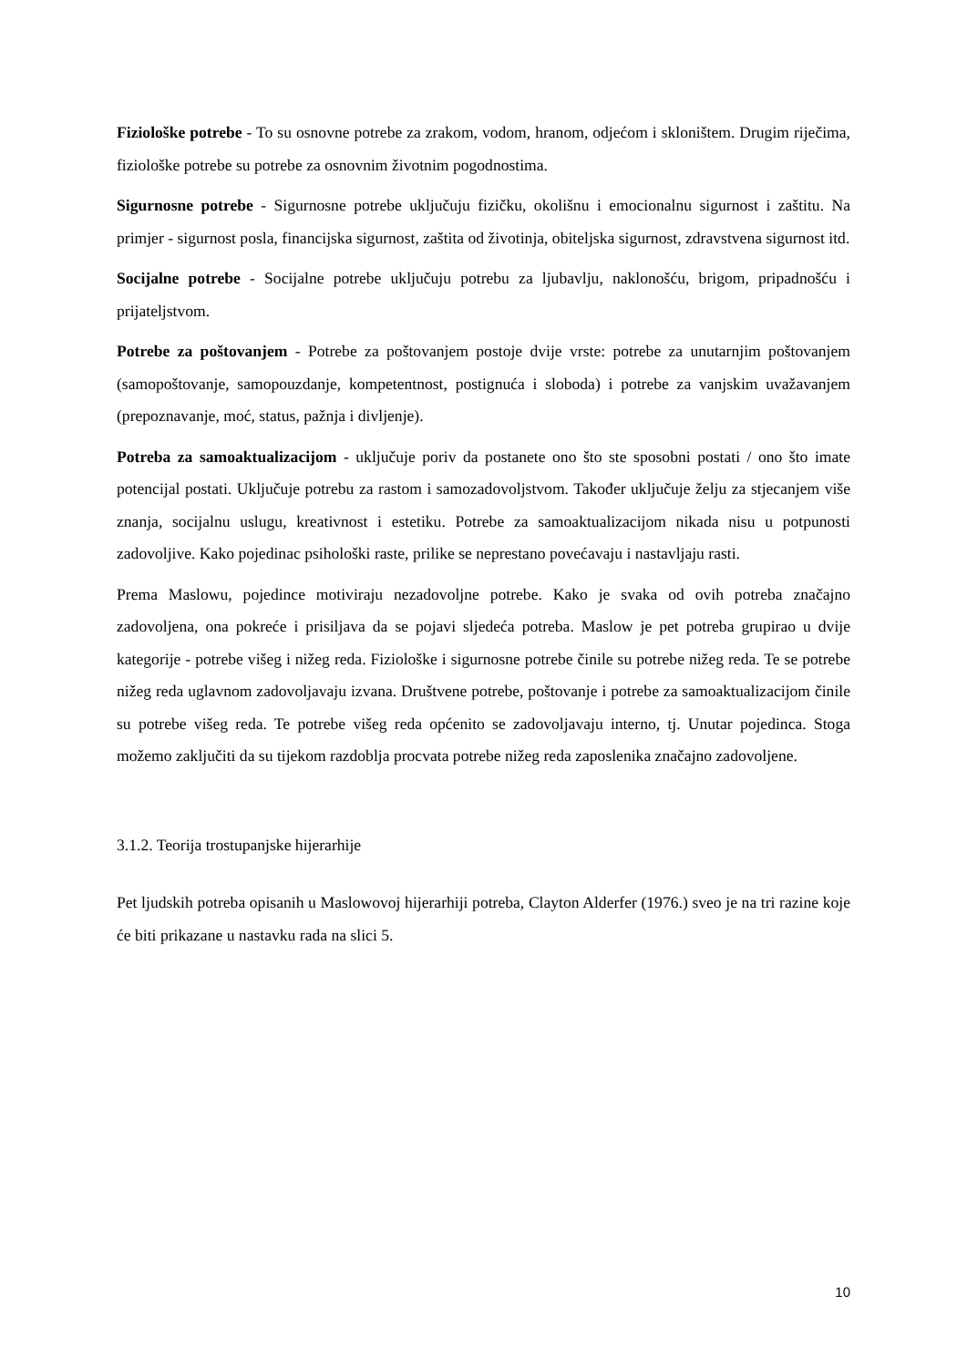Fiziološke potrebe - To su osnovne potrebe za zrakom, vodom, hranom, odjećom i skloništem. Drugim riječima, fiziološke potrebe su potrebe za osnovnim životnim pogodnostima.
Sigurnosne potrebe - Sigurnosne potrebe uključuju fizičku, okolišnu i emocionalnu sigurnost i zaštitu. Na primjer - sigurnost posla, financijska sigurnost, zaštita od životinja, obiteljska sigurnost, zdravstvena sigurnost itd.
Socijalne potrebe - Socijalne potrebe uključuju potrebu za ljubavlju, naklonošću, brigom, pripadnošću i prijateljstvom.
Potrebe za poštovanjem - Potrebe za poštovanjem postoje dvije vrste: potrebe za unutarnjim poštovanjem (samopoštovanje, samopouzdanje, kompetentnost, postignuća i sloboda) i potrebe za vanjskim uvažavanjem (prepoznavanje, moć, status, pažnja i divljenje).
Potreba za samoaktualizacijom - uključuje poriv da postanete ono što ste sposobni postati / ono što imate potencijal postati. Uključuje potrebu za rastom i samozadovoljstvom. Također uključuje želju za stjecanjem više znanja, socijalnu uslugu, kreativnost i estetiku. Potrebe za samoaktualizacijom nikada nisu u potpunosti zadovoljive. Kako pojedinac psihološki raste, prilike se neprestano povećavaju i nastavljaju rasti.
Prema Maslowu, pojedince motiviraju nezadovoljne potrebe. Kako je svaka od ovih potreba značajno zadovoljena, ona pokreće i prisiljava da se pojavi sljedeća potreba. Maslow je pet potreba grupirao u dvije kategorije - potrebe višeg i nižeg reda. Fiziološke i sigurnosne potrebe činile su potrebe nižeg reda. Te se potrebe nižeg reda uglavnom zadovoljavaju izvana. Društvene potrebe, poštovanje i potrebe za samoaktualizacijom činile su potrebe višeg reda. Te potrebe višeg reda općenito se zadovoljavaju interno, tj. Unutar pojedinca. Stoga možemo zaključiti da su tijekom razdoblja procvata potrebe nižeg reda zaposlenika značajno zadovoljene.
3.1.2. Teorija trostupanjske hijerarhije
Pet ljudskih potreba opisanih u Maslowovoj hijerarhiji potreba, Clayton Alderfer (1976.) sveo je na tri razine koje će biti prikazane u nastavku rada na slici 5.
10